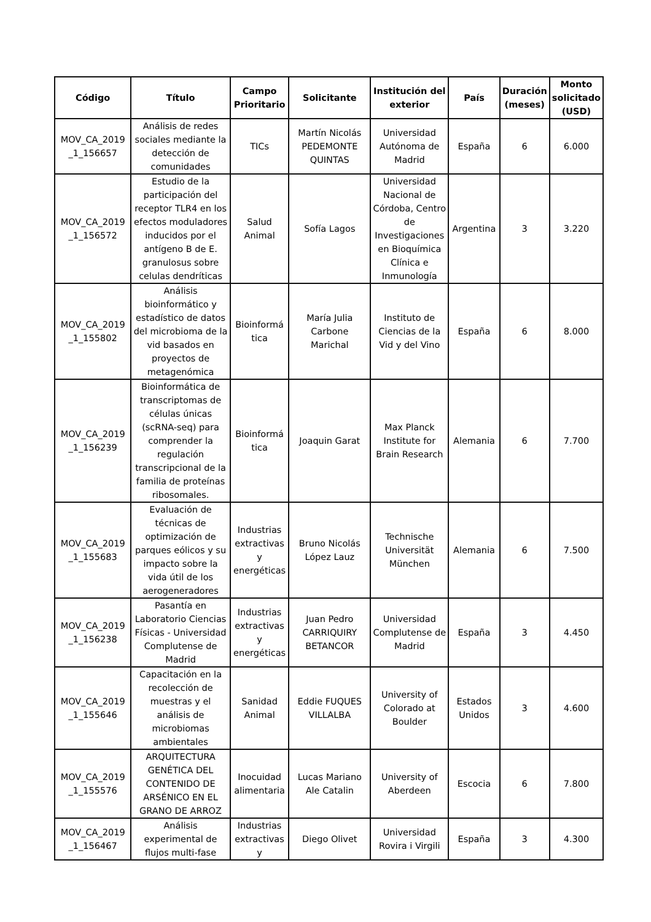| Código | Título | Campo Prioritario | Solicitante | Institución del exterior | País | Duración (meses) | Monto solicitado (USD) |
| --- | --- | --- | --- | --- | --- | --- | --- |
| MOV_CA_2019 _1_156657 | Análisis de redes sociales mediante la detección de comunidades | TICs | Martín Nicolás PEDEMONTE QUINTAS | Universidad Autónoma de Madrid | España | 6 | 6.000 |
| MOV_CA_2019 _1_156572 | Estudio de la participación del receptor TLR4 en los efectos moduladores inducidos por el antígeno B de E. granulosus sobre celulas dendríticas | Salud Animal | Sofía Lagos | Universidad Nacional de Córdoba, Centro de Investigaciones en Bioquímica Clínica e Inmunología | Argentina | 3 | 3.220 |
| MOV_CA_2019 _1_155802 | Análisis bioinformático y estadístico de datos del microbioma de la vid basados en proyectos de metagenómica | Bioinformá tica | María Julia Carbone Marichal | Instituto de Ciencias de la Vid y del Vino | España | 6 | 8.000 |
| MOV_CA_2019 _1_156239 | Bioinformática de transcriptomas de células únicas (scRNA-seq) para comprender la regulación transcripcional de la familia de proteínas ribosomales. | Bioinformá tica | Joaquin Garat | Max Planck Institute for Brain Research | Alemania | 6 | 7.700 |
| MOV_CA_2019 _1_155683 | Evaluación de técnicas de optimización de parques eólicos y su impacto sobre la vida útil de los aerogeneradores | Industrias extractivas y energéticas | Bruno Nicolás López Lauz | Technische Universität München | Alemania | 6 | 7.500 |
| MOV_CA_2019 _1_156238 | Pasantía en Laboratorio Ciencias Físicas - Universidad Complutense de Madrid | Industrias extractivas y energéticas | Juan Pedro CARRIQUIRY BETANCOR | Universidad Complutense de Madrid | España | 3 | 4.450 |
| MOV_CA_2019 _1_155646 | Capacitación en la recolección de muestras y el análisis de microbiomas ambientales | Sanidad Animal | Eddie FUQUES VILLALBA | University of Colorado at Boulder | Estados Unidos | 3 | 4.600 |
| MOV_CA_2019 _1_155576 | ARQUITECTURA GENÉTICA DEL CONTENIDO DE ARSÉNICO EN EL GRANO DE ARROZ | Inocuidad alimentaria | Lucas Mariano Ale Catalin | University of Aberdeen | Escocia | 6 | 7.800 |
| MOV_CA_2019 _1_156467 | Análisis experimental de flujos multi-fase | Industrias extractivas y | Diego Olivet | Universidad Rovira i Virgili | España | 3 | 4.300 |